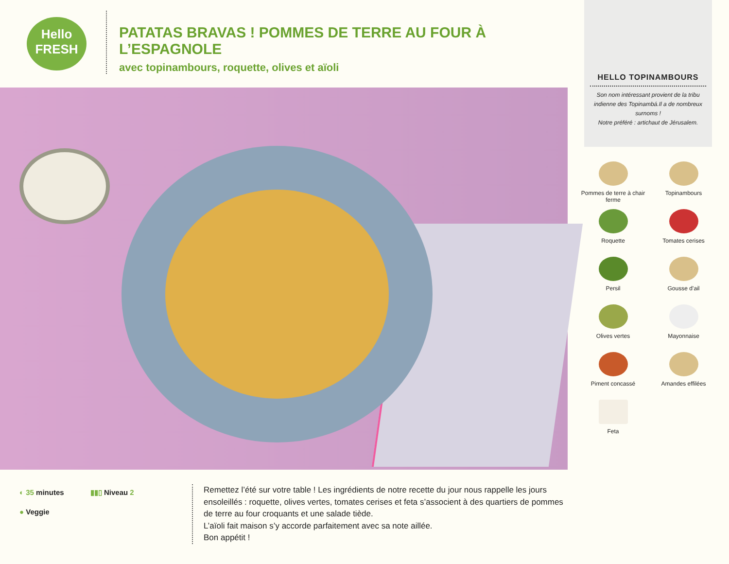Hello
FRESH
PATATAS BRAVAS ! POMMES DE TERRE AU FOUR À L’ESPAGNOLE
avec topinambours, roquette, olives et aïoli
◐ 35 minutes ▮▮▯ Niveau 2
● Veggie
Remettez l’été sur votre table ! Les ingrédients de notre recette du jour nous rappelle les jours ensoleillés : roquette, olives vertes, tomates cerises et feta s’associent à des quartiers de pommes de terre au four croquants et une salade tiède.
L’aïoli fait maison s’y accorde parfaitement avec sa note aillée.
Bon appétit !
HELLO TOPINAMBOURS
Son nom intéressant provient de la tribu indienne des Topinambá.Il a de nombreux surnoms !
Notre préféré : artichaut de Jérusalem.
Pommes de terre à chair ferme
Topinambours
Roquette
Tomates cerises
Persil
Gousse d’ail
Olives vertes
Mayonnaise
Piment concassé
Amandes effilées
Feta